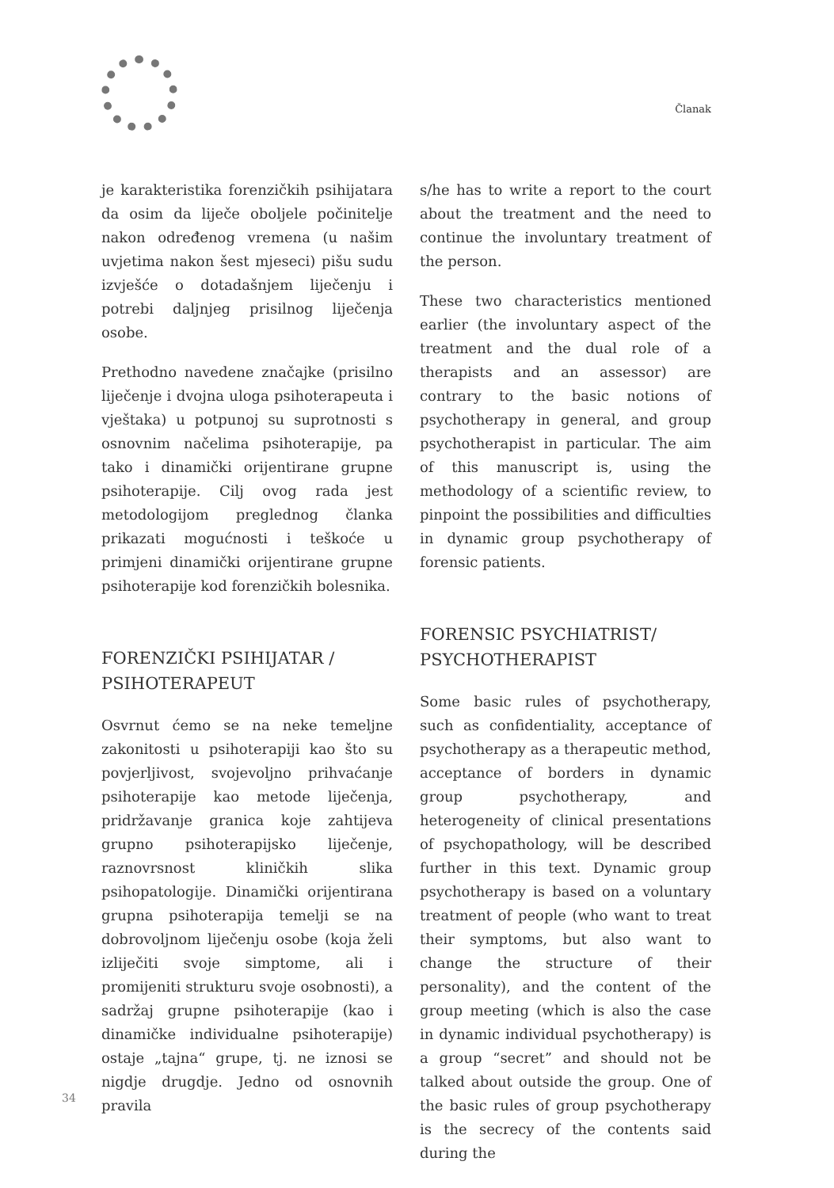Članak
je karakteristika forenzičkih psihijatara da osim da liječe oboljele počinitelje nakon određenog vremena (u našim uvjetima nakon šest mjeseci) pišu sudu izvješće o dotadašnjem liječenju i potrebi daljnjeg prisilnog liječenja osobe.
Prethodno navedene značajke (prisilno liječenje i dvojna uloga psihoterapeuta i vještaka) u potpunoj su suprotnosti s osnovnim načelima psihoterapije, pa tako i dinamički orijentirane grupne psihoterapije. Cilj ovog rada jest metodologijom preglednog članka prikazati mogućnosti i teškoće u primjeni dinamički orijentirane grupne psihoterapije kod forenzičkih bolesnika.
FORENZIČKI PSIHIJATAR / PSIHOTERAPEUT
Osvrnut ćemo se na neke temeljne zakonitosti u psihoterapiji kao što su povjerljivost, svojevoljno prihvaćanje psihoterapije kao metode liječenja, pridržavanje granica koje zahtijeva grupno psihoterapijsko liječenje, raznovrsnost kliničkih slika psihopatologije. Dinamički orijentirana grupna psihoterapija temelji se na dobrovoljnom liječenju osobe (koja želi izliječiti svoje simptome, ali i promijeniti strukturu svoje osobnosti), a sadržaj grupne psihoterapije (kao i dinamičke individualne psihoterapije) ostaje „tajna“ grupe, tj. ne iznosi se nigdje drugdje. Jedno od osnovnih pravila
s/he has to write a report to the court about the treatment and the need to continue the involuntary treatment of the person.
These two characteristics mentioned earlier (the involuntary aspect of the treatment and the dual role of a therapists and an assessor) are contrary to the basic notions of psychotherapy in general, and group psychotherapist in particular. The aim of this manuscript is, using the methodology of a scientific review, to pinpoint the possibilities and difficulties in dynamic group psychotherapy of forensic patients.
FORENSIC PSYCHIATRIST/ PSYCHOTHERAPIST
Some basic rules of psychotherapy, such as confidentiality, acceptance of psychotherapy as a therapeutic method, acceptance of borders in dynamic group psychotherapy, and heterogeneity of clinical presentations of psychopathology, will be described further in this text. Dynamic group psychotherapy is based on a voluntary treatment of people (who want to treat their symptoms, but also want to change the structure of their personality), and the content of the group meeting (which is also the case in dynamic individual psychotherapy) is a group “secret” and should not be talked about outside the group. One of the basic rules of group psychotherapy is the secrecy of the contents said during the
34